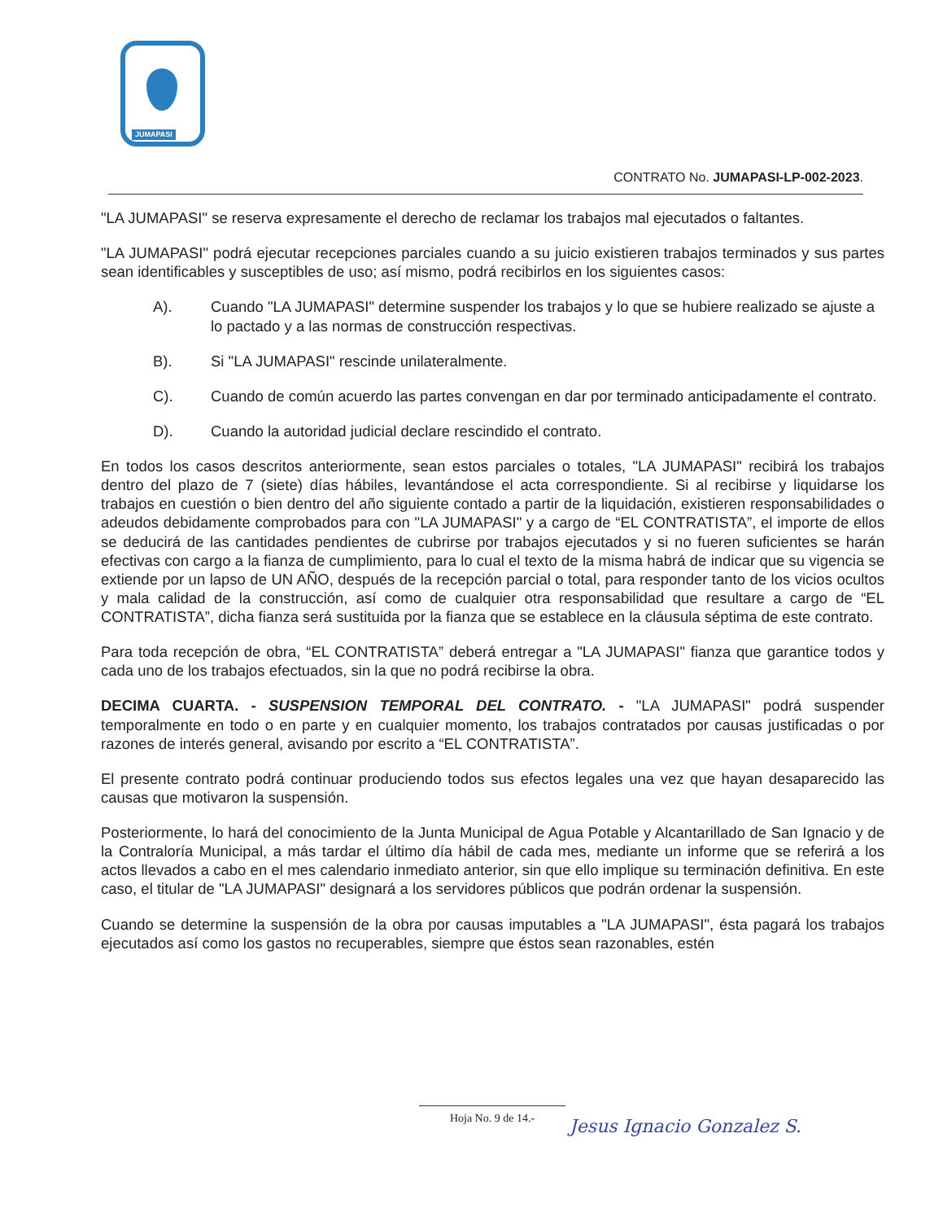JUMAPASI
CONTRATO No. JUMAPASI-LP-002-2023.
"LA JUMAPASI" se reserva expresamente el derecho de reclamar los trabajos mal ejecutados o faltantes.
"LA JUMAPASI" podrá ejecutar recepciones parciales cuando a su juicio existieren trabajos terminados y sus partes sean identificables y susceptibles de uso; así mismo, podrá recibirlos en los siguientes casos:
A). Cuando "LA JUMAPASI" determine suspender los trabajos y lo que se hubiere realizado se ajuste a lo pactado y a las normas de construcción respectivas.
B). Si "LA JUMAPASI" rescinde unilateralmente.
C). Cuando de común acuerdo las partes convengan en dar por terminado anticipadamente el contrato.
D). Cuando la autoridad judicial declare rescindido el contrato.
En todos los casos descritos anteriormente, sean estos parciales o totales, "LA JUMAPASI" recibirá los trabajos dentro del plazo de 7 (siete) días hábiles, levantándose el acta correspondiente. Si al recibirse y liquidarse los trabajos en cuestión o bien dentro del año siguiente contado a partir de la liquidación, existieren responsabilidades o adeudos debidamente comprobados para con "LA JUMAPASI" y a cargo de “EL CONTRATISTA”, el importe de ellos se deducirá de las cantidades pendientes de cubrirse por trabajos ejecutados y si no fueren suficientes se harán efectivas con cargo a la fianza de cumplimiento, para lo cual el texto de la misma habrá de indicar que su vigencia se extiende por un lapso de UN AÑO, después de la recepción parcial o total, para responder tanto de los vicios ocultos y mala calidad de la construcción, así como de cualquier otra responsabilidad que resultare a cargo de “EL CONTRATISTA”, dicha fianza será sustituida por la fianza que se establece en la cláusula séptima de este contrato.
Para toda recepción de obra, “EL CONTRATISTA” deberá entregar a "LA JUMAPASI" fianza que garantice todos y cada uno de los trabajos efectuados, sin la que no podrá recibirse la obra.
DECIMA CUARTA. - SUSPENSION TEMPORAL DEL CONTRATO. - "LA JUMAPASI" podrá suspender temporalmente en todo o en parte y en cualquier momento, los trabajos contratados por causas justificadas o por razones de interés general, avisando por escrito a “EL CONTRATISTA”.
El presente contrato podrá continuar produciendo todos sus efectos legales una vez que hayan desaparecido las causas que motivaron la suspensión.
Posteriormente, lo hará del conocimiento de la Junta Municipal de Agua Potable y Alcantarillado de San Ignacio y de la Contraloría Municipal, a más tardar el último día hábil de cada mes, mediante un informe que se referirá a los actos llevados a cabo en el mes calendario inmediato anterior, sin que ello implique su terminación definitiva. En este caso, el titular de "LA JUMAPASI" designará a los servidores públicos que podrán ordenar la suspensión.
Cuando se determine la suspensión de la obra por causas imputables a "LA JUMAPASI", ésta pagará los trabajos ejecutados así como los gastos no recuperables, siempre que éstos sean razonables, estén
Hoja No. 9 de 14.-
Jesus Ignacio Gonzalez S.